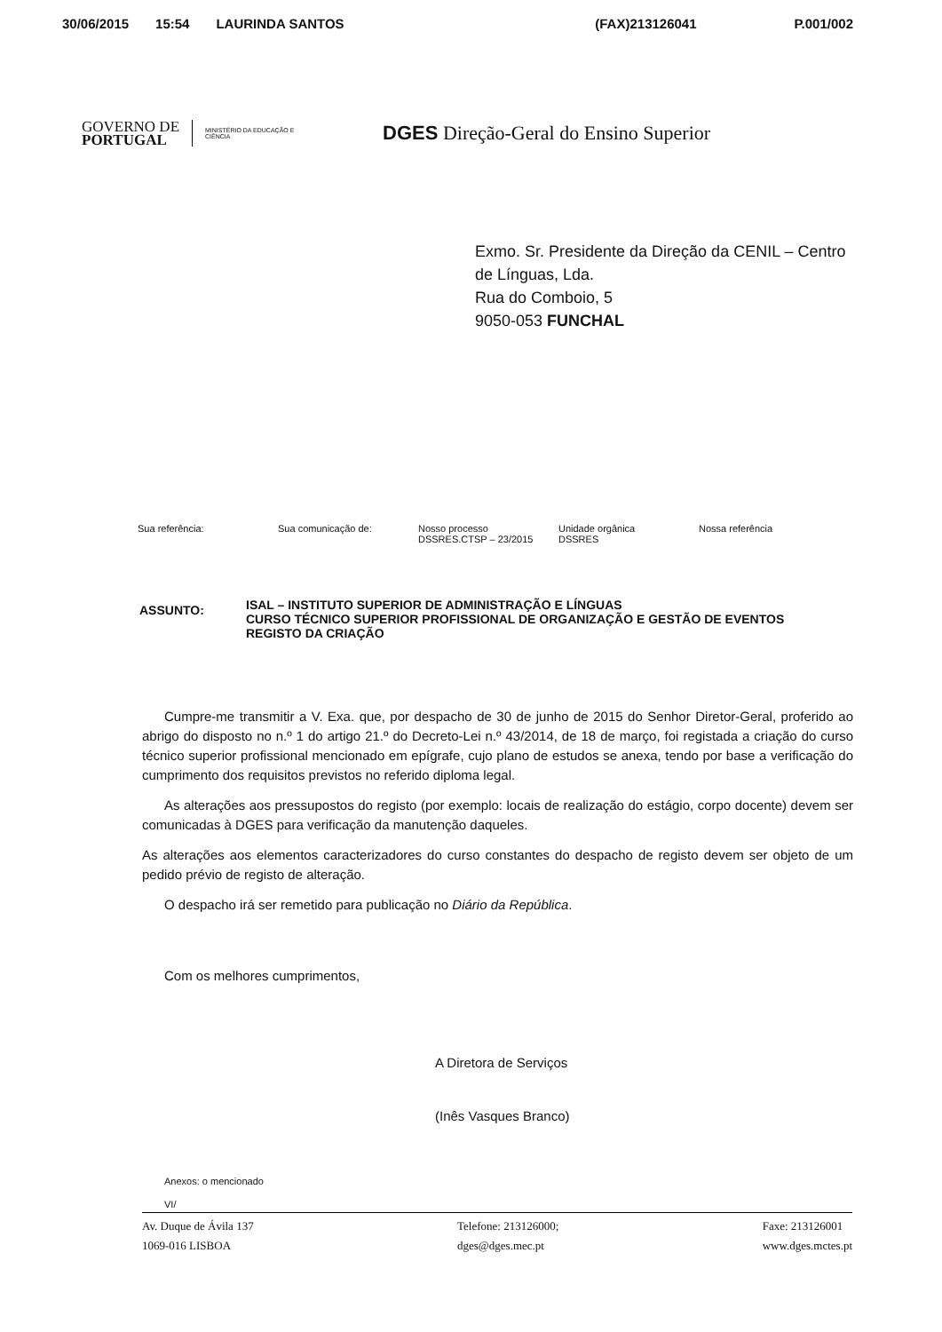30/06/2015 15:54 LAURINDA SANTOS (FAX)213126041 P.001/002
GOVERNO DE
PORTUGAL
MINISTÉRIO DA EDUCAÇÃO E CIÊNCIA
DGES Direção-Geral do Ensino Superior
Exmo. Sr. Presidente da Direção da CENIL – Centro
de Línguas, Lda.
Rua do Comboio, 5
9050-053 FUNCHAL
| Sua referência: | Sua comunicação de: | Nosso processo DSSRES.CTSP – 23/2015 | Unidade orgânica DSSRES | Nossa referência |
ASSUNTO:
ISAL – INSTITUTO SUPERIOR DE ADMINISTRAÇÃO E LÍNGUAS
CURSO TÉCNICO SUPERIOR PROFISSIONAL DE ORGANIZAÇÃO E GESTÃO DE EVENTOS
REGISTO DA CRIAÇÃO
Cumpre-me transmitir a V. Exa. que, por despacho de 30 de junho de 2015 do Senhor Diretor-Geral, proferido ao abrigo do disposto no n.º 1 do artigo 21.º do Decreto-Lei n.º 43/2014, de 18 de março, foi registada a criação do curso técnico superior profissional mencionado em epígrafe, cujo plano de estudos se anexa, tendo por base a verificação do cumprimento dos requisitos previstos no referido diploma legal.
As alterações aos pressupostos do registo (por exemplo: locais de realização do estágio, corpo docente) devem ser comunicadas à DGES para verificação da manutenção daqueles.
As alterações aos elementos caracterizadores do curso constantes do despacho de registo devem ser objeto de um pedido prévio de registo de alteração.
O despacho irá ser remetido para publicação no Diário da República.
Com os melhores cumprimentos,
A Diretora de Serviços
(Inês Vasques Branco)
Anexos: o mencionado
VI/
Av. Duque de Ávila 137
1069-016 LISBOA
Telefone: 213126000;
dges@dges.mec.pt
Faxe: 213126001
www.dges.mctes.pt